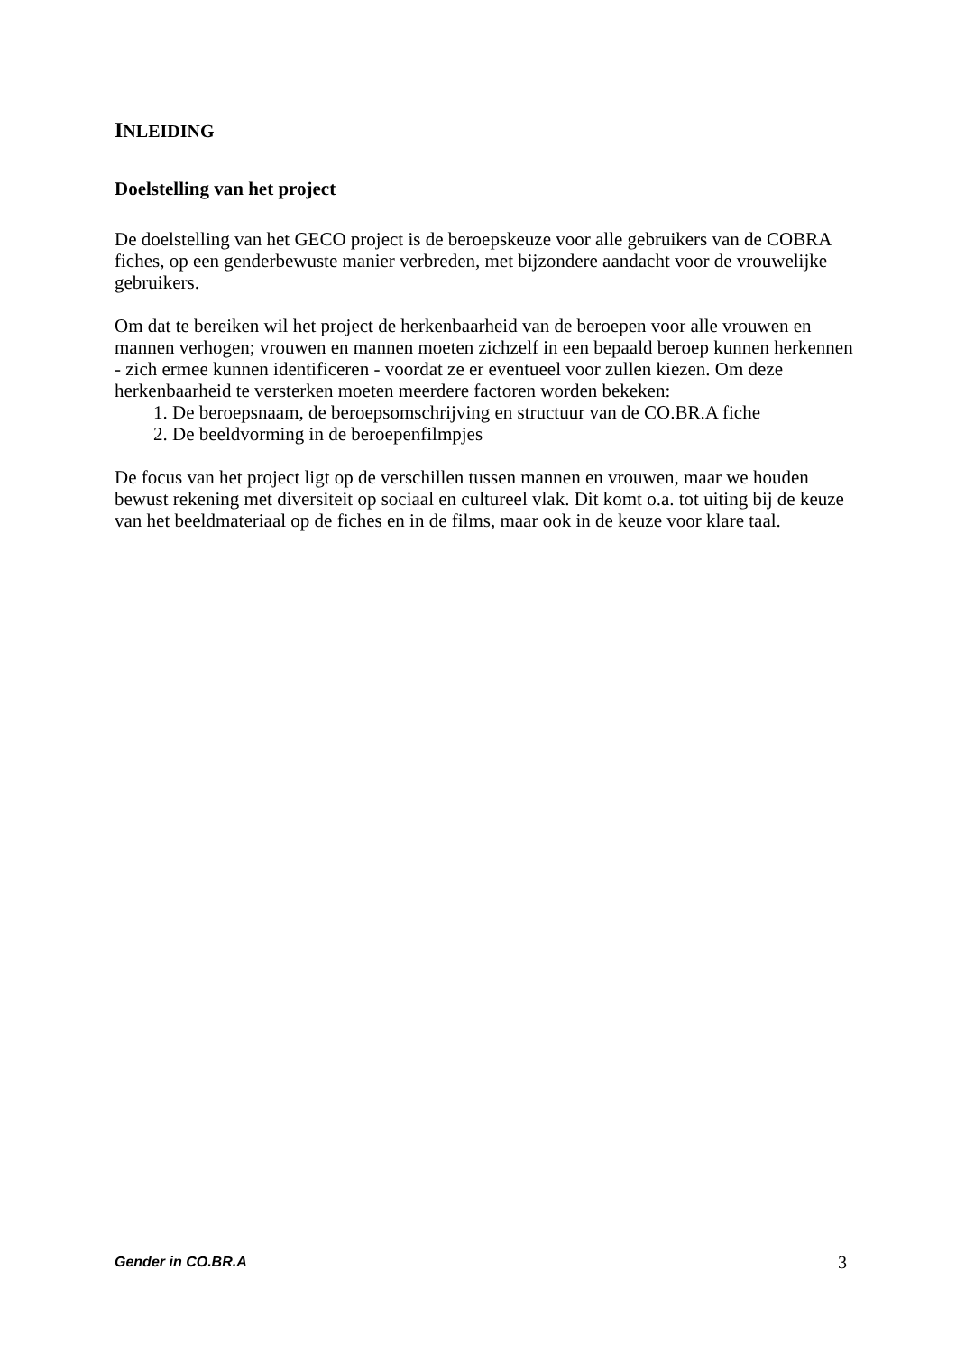INLEIDING
Doelstelling van het project
De doelstelling van het GECO project is de beroepskeuze voor alle gebruikers van de COBRA fiches, op een genderbewuste manier verbreden, met bijzondere aandacht voor de vrouwelijke gebruikers.
Om dat te bereiken wil het project de herkenbaarheid van de beroepen voor alle vrouwen en mannen verhogen; vrouwen en mannen moeten zichzelf in een bepaald beroep kunnen herkennen - zich ermee kunnen identificeren - voordat ze er eventueel voor zullen kiezen. Om deze herkenbaarheid te versterken moeten meerdere factoren worden bekeken:
1. De beroepsnaam, de beroepsomschrijving en structuur van de CO.BR.A fiche
2. De beeldvorming in de beroepenfilmpjes
De focus van het project ligt op de verschillen tussen mannen en vrouwen, maar we houden bewust rekening met diversiteit op sociaal en cultureel vlak. Dit komt o.a. tot uiting bij de keuze van het beeldmateriaal op de fiches en in de films, maar ook in de keuze voor klare taal.
Gender in CO.BR.A 3